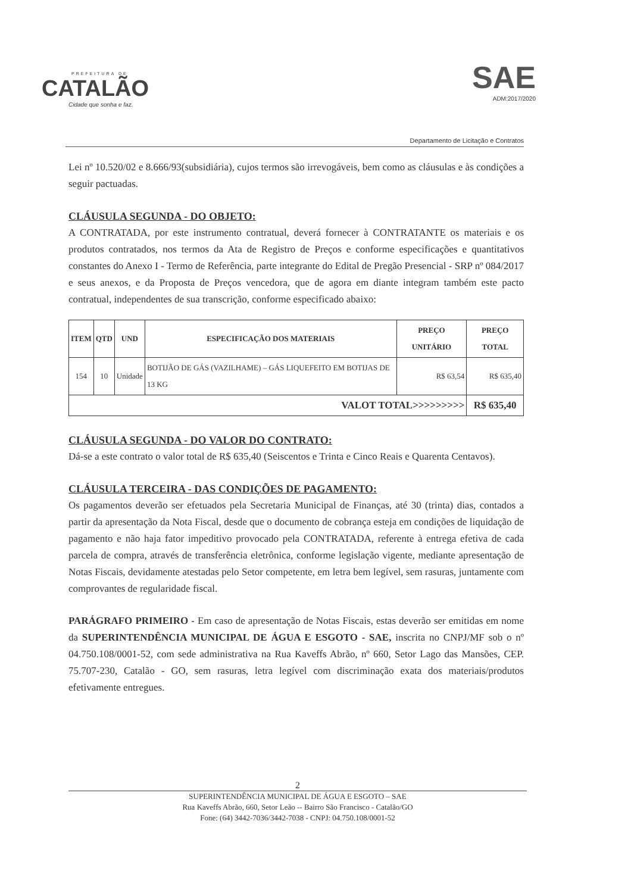PREFEITURA DE
CATALÃO
Cidade que sonha e faz.
SAE
ADM:2017/2020
Departamento de Licitação e Contratos
Lei nº 10.520/02 e 8.666/93(subsidiária), cujos termos são irrevogáveis, bem como as cláusulas e às condições a seguir pactuadas.
CLÁUSULA SEGUNDA - DO OBJETO:
A CONTRATADA, por este instrumento contratual, deverá fornecer à CONTRATANTE os materiais e os produtos contratados, nos termos da Ata de Registro de Preços e conforme especificações e quantitativos constantes do Anexo I - Termo de Referência, parte integrante do Edital de Pregão Presencial - SRP nº 084/2017 e seus anexos, e da Proposta de Preços vencedora, que de agora em diante integram também este pacto contratual, independentes de sua transcrição, conforme especificado abaixo:
| ITEM | QTD | UND | ESPECIFICAÇÃO DOS MATERIAIS | PREÇO UNITÁRIO | PREÇO TOTAL |
| --- | --- | --- | --- | --- | --- |
| 154 | 10 | Unidade | BOTIJÃO DE GÁS (VAZILHAME) – GÁS LIQUEFEITO EM BOTIJAS DE 13 KG | R$ 63,54 | R$ 635,40 |
| VALOT TOTAL>>>>>>>>> | | | | | R$ 635,40 |
CLÁUSULA SEGUNDA - DO VALOR DO CONTRATO:
Dá-se a este contrato o valor total de R$ 635,40 (Seiscentos e Trinta e Cinco Reais e Quarenta Centavos).
CLÁUSULA TERCEIRA - DAS CONDIÇÕES DE PAGAMENTO:
Os pagamentos deverão ser efetuados pela Secretaria Municipal de Finanças, até 30 (trinta) dias, contados a partir da apresentação da Nota Fiscal, desde que o documento de cobrança esteja em condições de liquidação de pagamento e não haja fator impeditivo provocado pela CONTRATADA, referente à entrega efetiva de cada parcela de compra, através de transferência eletrônica, conforme legislação vigente, mediante apresentação de Notas Fiscais, devidamente atestadas pelo Setor competente, em letra bem legível, sem rasuras, juntamente com comprovantes de regularidade fiscal.
PARÁGRAFO PRIMEIRO - Em caso de apresentação de Notas Fiscais, estas deverão ser emitidas em nome da SUPERINTENDÊNCIA MUNICIPAL DE ÁGUA E ESGOTO - SAE, inscrita no CNPJ/MF sob o nº 04.750.108/0001-52, com sede administrativa na Rua Kaveffs Abrão, nº 660, Setor Lago das Mansões, CEP. 75.707-230, Catalão - GO, sem rasuras, letra legível com discriminação exata dos materiais/produtos efetivamente entregues.
2
SUPERINTENDÊNCIA MUNICIPAL DE ÁGUA E ESGOTO – SAE
Rua Kaveffs Abrão, 660, Setor Leão -- Bairro São Francisco - Catalão/GO
Fone: (64) 3442-7036/3442-7038 - CNPJ: 04.750.108/0001-52